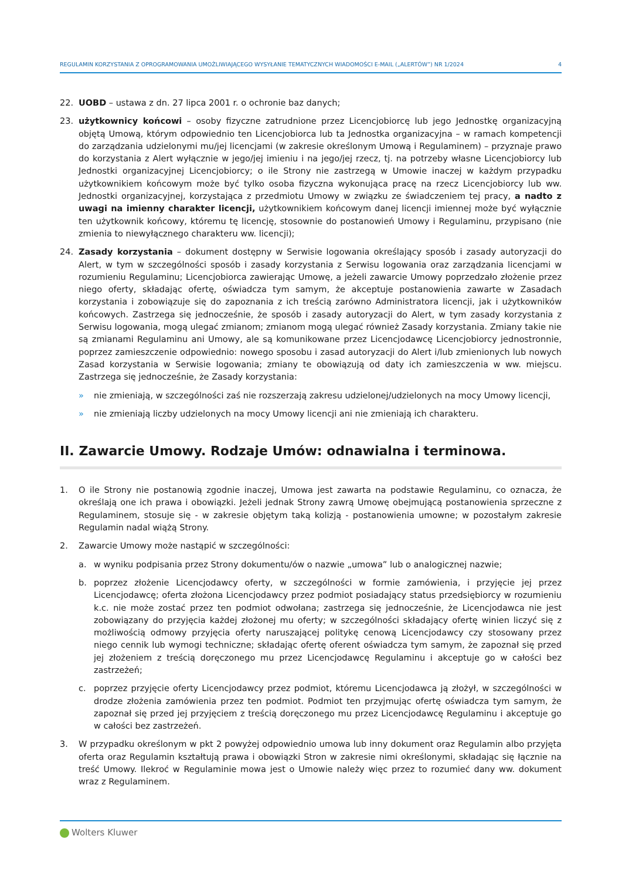REGULAMIN KORZYSTANIA Z OPROGRAMOWANIA UMOŻLIWIAJĄCEGO WYSYŁANIE TEMATYCZNYCH WIADOMOŚCI E-MAIL („ALERTÓW”) NR 1/2024 4
22. UOBD – ustawa z dn. 27 lipca 2001 r. o ochronie baz danych;
23. użytkownicy końcowi – osoby fizyczne zatrudnione przez Licencjobiorcę lub jego Jednostkę organizacyjną objętą Umową, którym odpowiednio ten Licencjobiorca lub ta Jednostka organizacyjna – w ramach kompetencji do zarządzania udzielonymi mu/jej licencjami (w zakresie określonym Umową i Regulaminem) – przyznaje prawo do korzystania z Alert wyłącznie w jego/jej imieniu i na jego/jej rzecz, tj. na potrzeby własne Licencjobiorcy lub Jednostki organizacyjnej Licencjobiorcy; o ile Strony nie zastrzegą w Umowie inaczej w każdym przypadku użytkownikiem końcowym może być tylko osoba fizyczna wykonująca pracę na rzecz Licencjobiorcy lub ww. Jednostki organizacyjnej, korzystająca z przedmiotu Umowy w związku ze świadczeniem tej pracy, a nadto z uwagi na imienny charakter licencji, użytkownikiem końcowym danej licencji imiennej może być wyłącznie ten użytkownik końcowy, któremu tę licencję, stosownie do postanowień Umowy i Regulaminu, przypisano (nie zmienia to niewyłącznego charakteru ww. licencji);
24. Zasady korzystania – dokument dostępny w Serwisie logowania określający sposób i zasady autoryzacji do Alert, w tym w szczególności sposób i zasady korzystania z Serwisu logowania oraz zarządzania licencjami w rozumieniu Regulaminu; Licencjobiorca zawierając Umowę, a jeżeli zawarcie Umowy poprzedzało złożenie przez niego oferty, składając ofertę, oświadcza tym samym, że akceptuje postanowienia zawarte w Zasadach korzystania i zobowiązuje się do zapoznania z ich treścią zarówno Administratora licencji, jak i użytkowników końcowych. Zastrzega się jednocześnie, że sposób i zasady autoryzacji do Alert, w tym zasady korzystania z Serwisu logowania, mogą ulegać zmianom; zmianom mogą ulegać również Zasady korzystania. Zmiany takie nie są zmianami Regulaminu ani Umowy, ale są komunikowane przez Licencjodawcę Licencjobiorcy jednostronnie, poprzez zamieszczenie odpowiednio: nowego sposobu i zasad autoryzacji do Alert i/lub zmienionych lub nowych Zasad korzystania w Serwisie logowania; zmiany te obowiązują od daty ich zamieszczenia w ww. miejscu. Zastrzega się jednocześnie, że Zasady korzystania:
» nie zmieniają, w szczególności zaś nie rozszerzają zakresu udzielonej/udzielonych na mocy Umowy licencji,
» nie zmieniają liczby udzielonych na mocy Umowy licencji ani nie zmieniają ich charakteru.
II. Zawarcie Umowy. Rodzaje Umów: odnawialna i terminowa.
1. O ile Strony nie postanowią zgodnie inaczej, Umowa jest zawarta na podstawie Regulaminu, co oznacza, że określają one ich prawa i obowiązki. Jeżeli jednak Strony zawrą Umowę obejmującą postanowienia sprzeczne z Regulaminem, stosuje się - w zakresie objętym taką kolizją - postanowienia umowne; w pozostałym zakresie Regulamin nadal wiążą Strony.
2. Zawarcie Umowy może nastąpić w szczególności:
a. w wyniku podpisania przez Strony dokumentu/ów o nazwie „umowa” lub o analogicznej nazwie;
b. poprzez złożenie Licencjodawcy oferty, w szczególności w formie zamówienia, i przyjęcie jej przez Licencjodawcę; oferta złożona Licencjodawcy przez podmiot posiadający status przedsiębiorcy w rozumieniu k.c. nie może zostać przez ten podmiot odwołana; zastrzega się jednocześnie, że Licencjodawca nie jest zobowiązany do przyjęcia każdej złożonej mu oferty; w szczególności składający ofertę winien liczyć się z możliwością odmowy przyjęcia oferty naruszającej politykę cenową Licencjodawcy czy stosowany przez niego cennik lub wymogi techniczne; składając ofertę oferent oświadcza tym samym, że zapoznał się przed jej złożeniem z treścią doręczonego mu przez Licencjodawcę Regulaminu i akceptuje go w całości bez zastrzeżeń;
c. poprzez przyjęcie oferty Licencjodawcy przez podmiot, któremu Licencjodawca ją złożył, w szczególności w drodze złożenia zamówienia przez ten podmiot. Podmiot ten przyjmując ofertę oświadcza tym samym, że zapoznał się przed jej przyjęciem z treścią doręczonego mu przez Licencjodawcę Regulaminu i akceptuje go w całości bez zastrzeżeń.
3. W przypadku określonym w pkt 2 powyżej odpowiednio umowa lub inny dokument oraz Regulamin albo przyjęta oferta oraz Regulamin kształtują prawa i obowiązki Stron w zakresie nimi określonymi, składając się łącznie na treść Umowy. Ilekroć w Regulaminie mowa jest o Umowie należy więc przez to rozumieć dany ww. dokument wraz z Regulaminem.
Wolters Kluwer